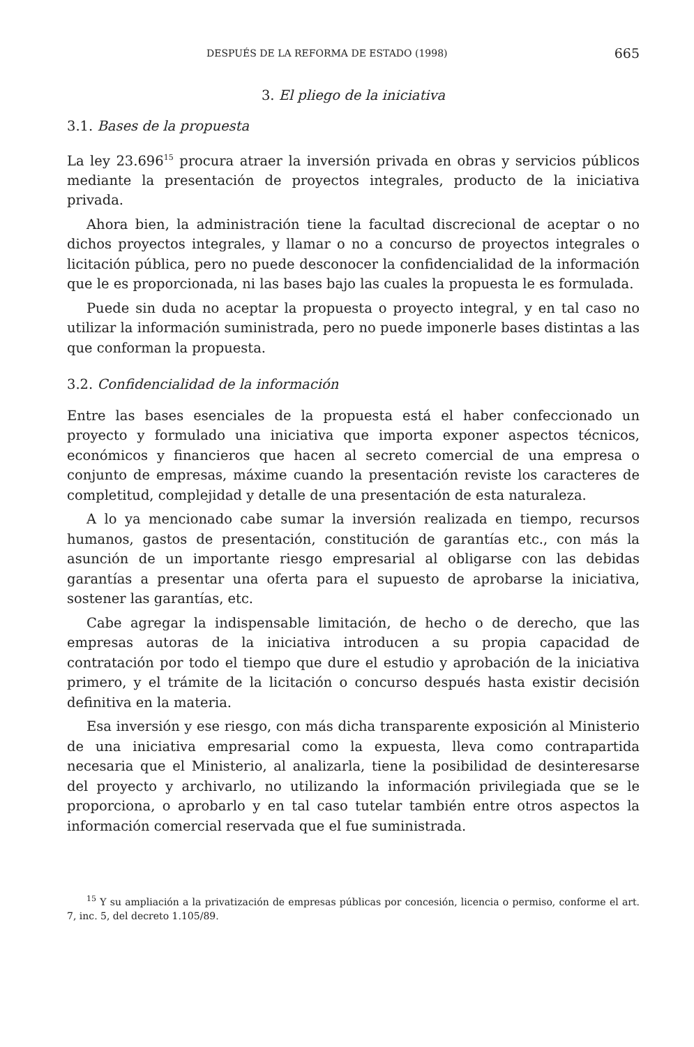DESPUÉS DE LA REFORMA DE ESTADO (1998) 665
3. El pliego de la iniciativa
3.1. Bases de la propuesta
La ley 23.696<sup>15</sup> procura atraer la inversión privada en obras y servicios públicos mediante la presentación de proyectos integrales, producto de la iniciativa privada.
Ahora bien, la administración tiene la facultad discrecional de aceptar o no dichos proyectos integrales, y llamar o no a concurso de proyectos integrales o licitación pública, pero no puede desconocer la confidencialidad de la información que le es proporcionada, ni las bases bajo las cuales la propuesta le es formulada.
Puede sin duda no aceptar la propuesta o proyecto integral, y en tal caso no utilizar la información suministrada, pero no puede imponerle bases distintas a las que conforman la propuesta.
3.2. Confidencialidad de la información
Entre las bases esenciales de la propuesta está el haber confeccionado un proyecto y formulado una iniciativa que importa exponer aspectos técnicos, económicos y financieros que hacen al secreto comercial de una empresa o conjunto de empresas, máxime cuando la presentación reviste los caracteres de completitud, complejidad y detalle de una presentación de esta naturaleza.
A lo ya mencionado cabe sumar la inversión realizada en tiempo, recursos humanos, gastos de presentación, constitución de garantías etc., con más la asunción de un importante riesgo empresarial al obligarse con las debidas garantías a presentar una oferta para el supuesto de aprobarse la iniciativa, sostener las garantías, etc.
Cabe agregar la indispensable limitación, de hecho o de derecho, que las empresas autoras de la iniciativa introducen a su propia capacidad de contratación por todo el tiempo que dure el estudio y aprobación de la iniciativa primero, y el trámite de la licitación o concurso después hasta existir decisión definitiva en la materia.
Esa inversión y ese riesgo, con más dicha transparente exposición al Ministerio de una iniciativa empresarial como la expuesta, lleva como contrapartida necesaria que el Ministerio, al analizarla, tiene la posibilidad de desinteresarse del proyecto y archivarlo, no utilizando la información privilegiada que se le proporciona, o aprobarlo y en tal caso tutelar también entre otros aspectos la información comercial reservada que el fue suministrada.
<sup>15</sup> Y su ampliación a la privatización de empresas públicas por concesión, licencia o permiso, conforme el art. 7, inc. 5, del decreto 1.105/89.